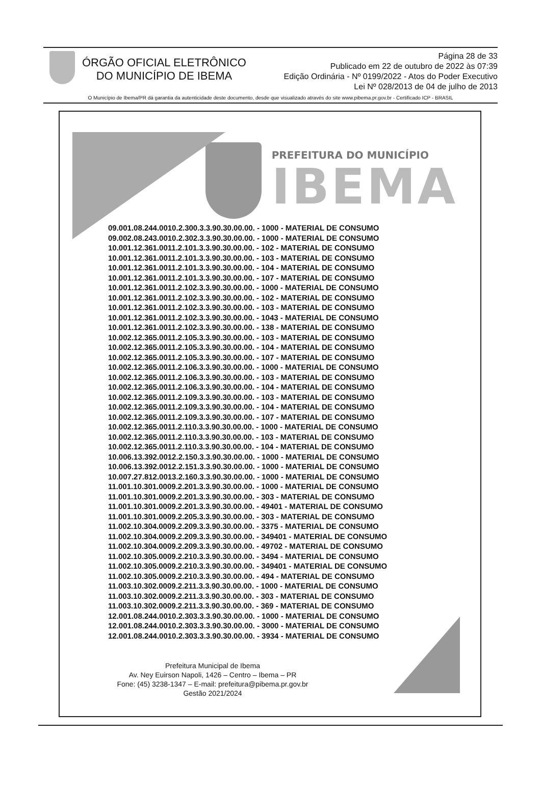ÓRGÃO OFICIAL ELETRÔNICO
DO MUNICÍPIO DE IBEMA
Página 28 de 33
Publicado em 22 de outubro de 2022 às 07:39
Edição Ordinária - Nº 0199/2022 - Atos do Poder Executivo
Lei Nº 028/2013 de 04 de julho de 2013
O Município de Ibema/PR dá garantia da autenticidade deste documento, desde que visualizado através do site www.pibema.pr.gov.br - Certificado ICP - BRASIL
PREFEITURA DO MUNICÍPIO
IBEMA
09.001.08.244.0010.2.300.3.3.90.30.00.00. - 1000 - MATERIAL DE CONSUMO
09.002.08.243.0010.2.302.3.3.90.30.00.00. - 1000 - MATERIAL DE CONSUMO
10.001.12.361.0011.2.101.3.3.90.30.00.00. - 102 - MATERIAL DE CONSUMO
10.001.12.361.0011.2.101.3.3.90.30.00.00. - 103 - MATERIAL DE CONSUMO
10.001.12.361.0011.2.101.3.3.90.30.00.00. - 104 - MATERIAL DE CONSUMO
10.001.12.361.0011.2.101.3.3.90.30.00.00. - 107 - MATERIAL DE CONSUMO
10.001.12.361.0011.2.102.3.3.90.30.00.00. - 1000 - MATERIAL DE CONSUMO
10.001.12.361.0011.2.102.3.3.90.30.00.00. - 102 - MATERIAL DE CONSUMO
10.001.12.361.0011.2.102.3.3.90.30.00.00. - 103 - MATERIAL DE CONSUMO
10.001.12.361.0011.2.102.3.3.90.30.00.00. - 1043 - MATERIAL DE CONSUMO
10.001.12.361.0011.2.102.3.3.90.30.00.00. - 138 - MATERIAL DE CONSUMO
10.002.12.365.0011.2.105.3.3.90.30.00.00. - 103 - MATERIAL DE CONSUMO
10.002.12.365.0011.2.105.3.3.90.30.00.00. - 104 - MATERIAL DE CONSUMO
10.002.12.365.0011.2.105.3.3.90.30.00.00. - 107 - MATERIAL DE CONSUMO
10.002.12.365.0011.2.106.3.3.90.30.00.00. - 1000 - MATERIAL DE CONSUMO
10.002.12.365.0011.2.106.3.3.90.30.00.00. - 103 - MATERIAL DE CONSUMO
10.002.12.365.0011.2.106.3.3.90.30.00.00. - 104 - MATERIAL DE CONSUMO
10.002.12.365.0011.2.109.3.3.90.30.00.00. - 103 - MATERIAL DE CONSUMO
10.002.12.365.0011.2.109.3.3.90.30.00.00. - 104 - MATERIAL DE CONSUMO
10.002.12.365.0011.2.109.3.3.90.30.00.00. - 107 - MATERIAL DE CONSUMO
10.002.12.365.0011.2.110.3.3.90.30.00.00. - 1000 - MATERIAL DE CONSUMO
10.002.12.365.0011.2.110.3.3.90.30.00.00. - 103 - MATERIAL DE CONSUMO
10.002.12.365.0011.2.110.3.3.90.30.00.00. - 104 - MATERIAL DE CONSUMO
10.006.13.392.0012.2.150.3.3.90.30.00.00. - 1000 - MATERIAL DE CONSUMO
10.006.13.392.0012.2.151.3.3.90.30.00.00. - 1000 - MATERIAL DE CONSUMO
10.007.27.812.0013.2.160.3.3.90.30.00.00. - 1000 - MATERIAL DE CONSUMO
11.001.10.301.0009.2.201.3.3.90.30.00.00. - 1000 - MATERIAL DE CONSUMO
11.001.10.301.0009.2.201.3.3.90.30.00.00. - 303 - MATERIAL DE CONSUMO
11.001.10.301.0009.2.201.3.3.90.30.00.00. - 49401 - MATERIAL DE CONSUMO
11.001.10.301.0009.2.205.3.3.90.30.00.00. - 303 - MATERIAL DE CONSUMO
11.002.10.304.0009.2.209.3.3.90.30.00.00. - 3375 - MATERIAL DE CONSUMO
11.002.10.304.0009.2.209.3.3.90.30.00.00. - 349401 - MATERIAL DE CONSUMO
11.002.10.304.0009.2.209.3.3.90.30.00.00. - 49702 - MATERIAL DE CONSUMO
11.002.10.305.0009.2.210.3.3.90.30.00.00. - 3494 - MATERIAL DE CONSUMO
11.002.10.305.0009.2.210.3.3.90.30.00.00. - 349401 - MATERIAL DE CONSUMO
11.002.10.305.0009.2.210.3.3.90.30.00.00. - 494 - MATERIAL DE CONSUMO
11.003.10.302.0009.2.211.3.3.90.30.00.00. - 1000 - MATERIAL DE CONSUMO
11.003.10.302.0009.2.211.3.3.90.30.00.00. - 303 - MATERIAL DE CONSUMO
11.003.10.302.0009.2.211.3.3.90.30.00.00. - 369 - MATERIAL DE CONSUMO
12.001.08.244.0010.2.303.3.3.90.30.00.00. - 1000 - MATERIAL DE CONSUMO
12.001.08.244.0010.2.303.3.3.90.30.00.00. - 3000 - MATERIAL DE CONSUMO
12.001.08.244.0010.2.303.3.3.90.30.00.00. - 3934 - MATERIAL DE CONSUMO
Prefeitura Municipal de Ibema
Av. Ney Euirson Napoli, 1426 – Centro – Ibema – PR
Fone: (45) 3238-1347 – E-mail: prefeitura@pibema.pr.gov.br
Gestão 2021/2024